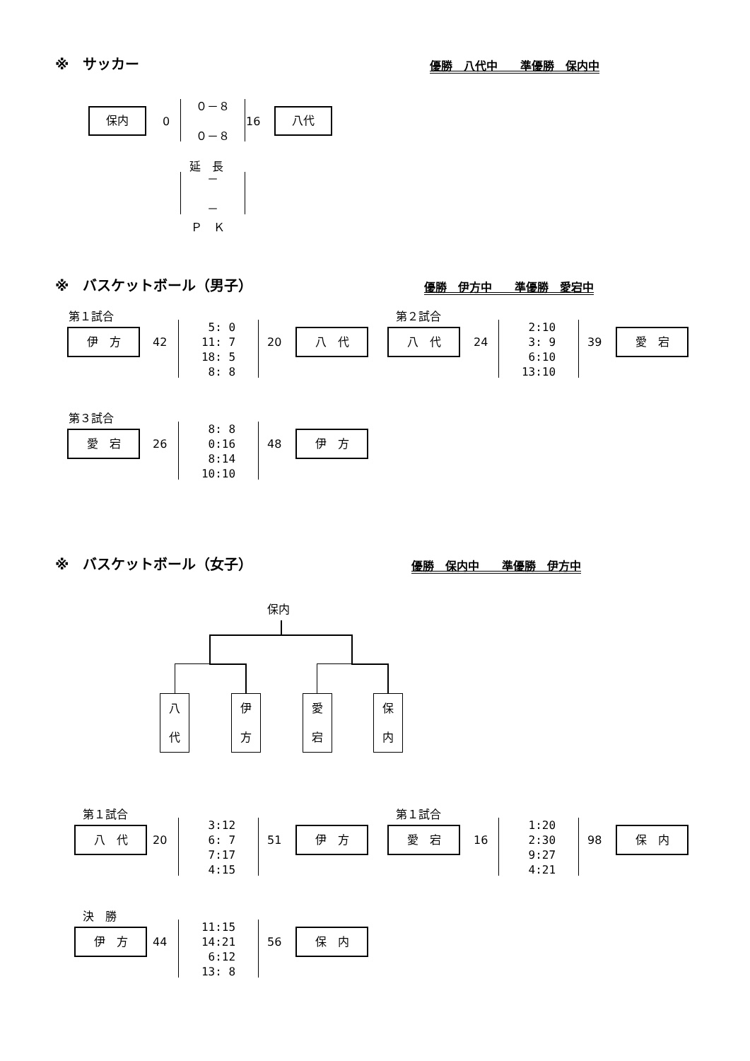※　サッカー 優勝　八代中　　準優勝　保内中
保内
0
０－８ ０－８
16
八代
延　長
－ －
Ｐ　Ｋ
※　バスケットボール（男子） 優勝　伊方中　　準優勝　愛宕中
第１試合
伊　方
42
5: 0 11: 7 18: 5 8: 8
20
八　代
第２試合
八　代
24
2:10 3: 9 6:10 13:10
39
愛　宕
第３試合
愛　宕
26
8: 8 0:16 8:14 10:10
48
伊　方
※　バスケットボール（女子） 優勝　保内中　　準優勝　伊方中
保内
八
代
伊
方
愛
宕
保
内
第１試合
八　代
20
3:12 6: 7 7:17 4:15
51
伊　方
第１試合
愛　宕
16
1:20 2:30 9:27 4:21
98
保　内
決　勝
伊　方
44
11:15 14:21 6:12 13: 8
56
保　内